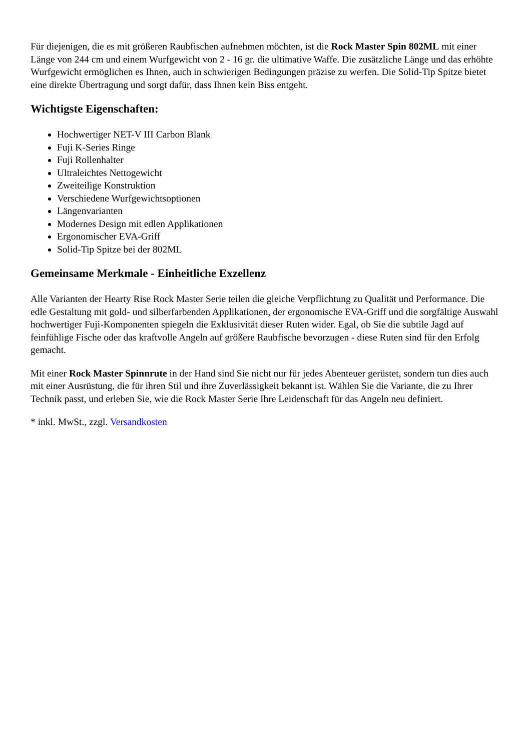Für diejenigen, die es mit größeren Raubfischen aufnehmen möchten, ist die Rock Master Spin 802ML mit einer Länge von 244 cm und einem Wurfgewicht von 2 - 16 gr. die ultimative Waffe. Die zusätzliche Länge und das erhöhte Wurfgewicht ermöglichen es Ihnen, auch in schwierigen Bedingungen präzise zu werfen. Die Solid-Tip Spitze bietet eine direkte Übertragung und sorgt dafür, dass Ihnen kein Biss entgeht.
Wichtigste Eigenschaften:
Hochwertiger NET-V III Carbon Blank
Fuji K-Series Ringe
Fuji Rollenhalter
Ultraleichtes Nettogewicht
Zweiteilige Konstruktion
Verschiedene Wurfgewichtsoptionen
Längenvarianten
Modernes Design mit edlen Applikationen
Ergonomischer EVA-Griff
Solid-Tip Spitze bei der 802ML
Gemeinsame Merkmale - Einheitliche Exzellenz
Alle Varianten der Hearty Rise Rock Master Serie teilen die gleiche Verpflichtung zu Qualität und Performance. Die edle Gestaltung mit gold- und silberfarbenden Applikationen, der ergonomische EVA-Griff und die sorgfältige Auswahl hochwertiger Fuji-Komponenten spiegeln die Exklusivität dieser Ruten wider. Egal, ob Sie die subtile Jagd auf feinfühlige Fische oder das kraftvolle Angeln auf größere Raubfische bevorzugen - diese Ruten sind für den Erfolg gemacht.
Mit einer Rock Master Spinnrute in der Hand sind Sie nicht nur für jedes Abenteuer gerüstet, sondern tun dies auch mit einer Ausrüstung, die für ihren Stil und ihre Zuverlässigkeit bekannt ist. Wählen Sie die Variante, die zu Ihrer Technik passt, und erleben Sie, wie die Rock Master Serie Ihre Leidenschaft für das Angeln neu definiert.
* inkl. MwSt., zzgl. Versandkosten